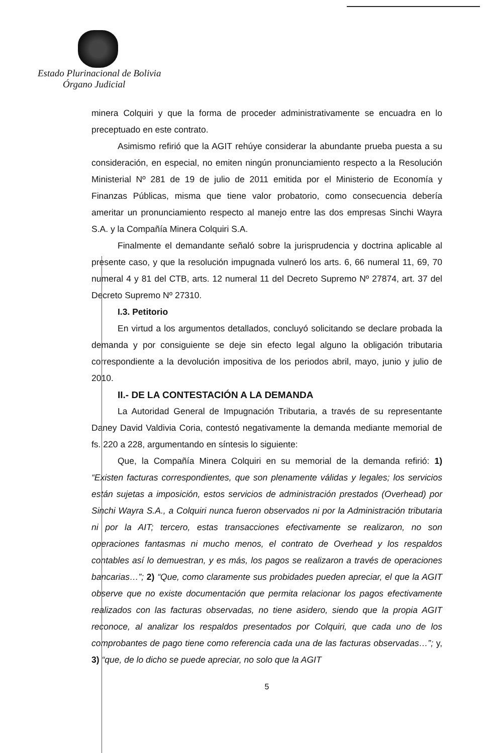Estado Plurinacional de Bolivia
Órgano Judicial
minera Colquiri y que la forma de proceder administrativamente se encuadra en lo preceptuado en este contrato.
Asimismo refirió que la AGIT rehúye considerar la abundante prueba puesta a su consideración, en especial, no emiten ningún pronunciamiento respecto a la Resolución Ministerial Nº 281 de 19 de julio de 2011 emitida por el Ministerio de Economía y Finanzas Públicas, misma que tiene valor probatorio, como consecuencia debería ameritar un pronunciamiento respecto al manejo entre las dos empresas Sinchi Wayra S.A. y la Compañía Minera Colquiri S.A.
Finalmente el demandante señaló sobre la jurisprudencia y doctrina aplicable al presente caso, y que la resolución impugnada vulneró los arts. 6, 66 numeral 11, 69, 70 numeral 4 y 81 del CTB, arts. 12 numeral 11 del Decreto Supremo Nº 27874, art. 37 del Decreto Supremo Nº 27310.
I.3. Petitorio
En virtud a los argumentos detallados, concluyó solicitando se declare probada la demanda y por consiguiente se deje sin efecto legal alguno la obligación tributaria correspondiente a la devolución impositiva de los periodos abril, mayo, junio y julio de 2010.
II.- DE LA CONTESTACIÓN A LA DEMANDA
La Autoridad General de Impugnación Tributaria, a través de su representante Daney David Valdivia Coria, contestó negativamente la demanda mediante memorial de fs. 220 a 228, argumentando en síntesis lo siguiente:
Que, la Compañía Minera Colquiri en su memorial de la demanda refirió: 1) “Existen facturas correspondientes, que son plenamente válidas y legales; los servicios están sujetas a imposición, estos servicios de administración prestados (Overhead) por Sinchi Wayra S.A., a Colquiri nunca fueron observados ni por la Administración tributaria ni por la AIT; tercero, estas transacciones efectivamente se realizaron, no son operaciones fantasmas ni mucho menos, el contrato de Overhead y los respaldos contables así lo demuestran, y es más, los pagos se realizaron a través de operaciones bancarias…”; 2) “Que, como claramente sus probidades pueden apreciar, el que la AGIT observe que no existe documentación que permita relacionar los pagos efectivamente realizados con las facturas observadas, no tiene asidero, siendo que la propia AGIT reconoce, al analizar los respaldos presentados por Colquiri, que cada uno de los comprobantes de pago tiene como referencia cada una de las facturas observadas…”; y, 3) “que, de lo dicho se puede apreciar, no solo que la AGIT
5